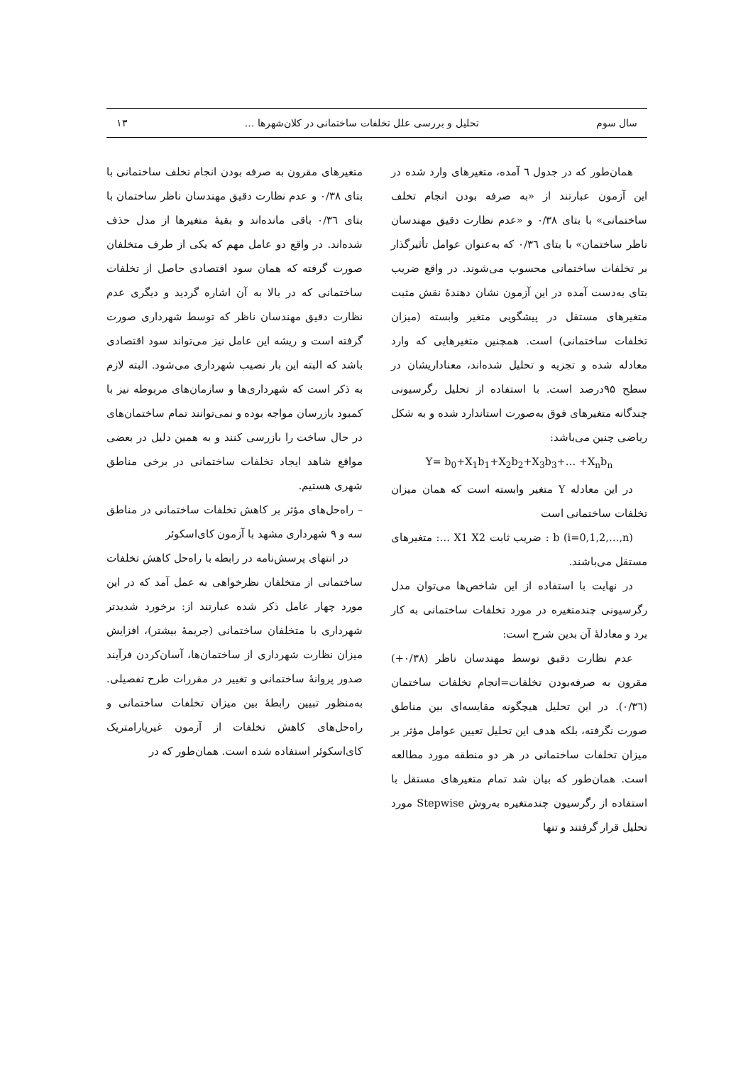سال سوم تحلیل و بررسی علل تخلفات ساختمانی در کلان‌شهرها ... ۱۳
همان‌طور که در جدول ٦ آمده، متغیرهای وارد شده در این آزمون عبارتند از «به صرفه بودن انجام تخلف ساختمانی» با بتای ۰/۳۸ و «عدم نظارت دقیق مهندسان ناظر ساختمان» با بتای ۰/۳٦ که به‌عنوان عوامل تأثیرگذار بر تخلفات ساختمانی محسوب می‌شوند. در واقع ضریب بتای به‌دست آمده در این آزمون نشان دهندهٔ نقش مثبت متغیرهای مستقل در پیشگویی متغیر وابسته (میزان تخلفات ساختمانی) است. همچنین متغیرهایی که وارد معادله شده و تجزیه و تحلیل شده‌اند، معناداریشان در سطح ۹۵درصد است. با استفاده از تحلیل رگرسیونی چندگانه متغیرهای فوق به‌صورت استاندارد شده و به شکل ریاضی چنین می‌باشد:
Y= b<sub>0</sub>+X<sub>1</sub>b<sub>1</sub>+X<sub>2</sub>b<sub>2</sub>+X<sub>3</sub>b<sub>3</sub>+… +X<sub>n</sub>b<sub>n</sub>
در این معادله Y متغیر وابسته است که همان میزان تخلفات ساختمانی است
b (i=0,1,2,…,n) : ضریب ثابت X1 X2 …: متغیرهای مستقل می‌باشند.
در نهایت با استفاده از این شاخص‌ها می‌توان مدل رگرسیونی چندمتغیره در مورد تخلفات ساختمانی به کار برد و معادلهٔ آن بدین شرح است:
عدم نظارت دقیق توسط مهندسان ناظر (۰/۳۸+) مقرون به صرفه‌بودن تخلفات=انجام تخلفات ساختمان (۰/۳٦). در این تحلیل هیچگونه مقایسه‌ای بین مناطق صورت نگرفته، بلکه هدف این تحلیل تعیین عوامل مؤثر بر میزان تخلفات ساختمانی در هر دو منطقه مورد مطالعه است. همان‌طور که بیان شد تمام متغیرهای مستقل با استفاده از رگرسیون چندمتغیره به‌روش Stepwise مورد تحلیل قرار گرفتند و تنها
متغیرهای مقرون به صرفه بودن انجام تخلف ساختمانی با بتای ۰/۳۸ و عدم نظارت دقیق مهندسان ناظر ساختمان با بتای ۰/۳٦ باقی مانده‌اند و بقیهٔ متغیرها از مدل حذف شده‌اند. در واقع دو عامل مهم که یکی از طرف متخلفان صورت گرفته که همان سود اقتصادی حاصل از تخلفات ساختمانی که در بالا به آن اشاره گردید و دیگری عدم نظارت دقیق مهندسان ناظر که توسط شهرداری صورت گرفته است و ریشه این عامل نیز می‌تواند سود اقتصادی باشد که البته این بار نصیب شهرداری می‌شود. البته لازم به ذکر است که شهرداری‌ها و سازمان‌های مربوطه نیز با کمبود بازرسان مواجه بوده و نمی‌توانند تمام ساختمان‌های در حال ساخت را بازرسی کنند و به همین دلیل در بعضی مواقع شاهد ایجاد تخلفات ساختمانی در برخی مناطق شهری هستیم.
– راه‌حل‌های مؤثر بر کاهش تخلفات ساختمانی در مناطق سه و ۹ شهرداری مشهد با آزمون کای‌اسکوئر
در انتهای پرسش‌نامه در رابطه با راه‌حل کاهش تخلفات ساختمانی از متخلفان نظرخواهی به عمل آمد که در این مورد چهار عامل ذکر شده عبارتند از: برخورد شدیدتر شهرداری با متخلفان ساختمانی (جریمهٔ بیشتر)، افزایش میزان نظارت شهرداری از ساختمان‌ها، آسان‌کردن فرآیند صدور پروانهٔ ساختمانی و تغییر در مقررات طرح تفصیلی. به‌منظور تبیین رابطهٔ بین میزان تخلفات ساختمانی و راه‌حل‌های کاهش تخلفات از آزمون غیرپارامتریک کای‌اسکوئر استفاده شده است. همان‌طور که در